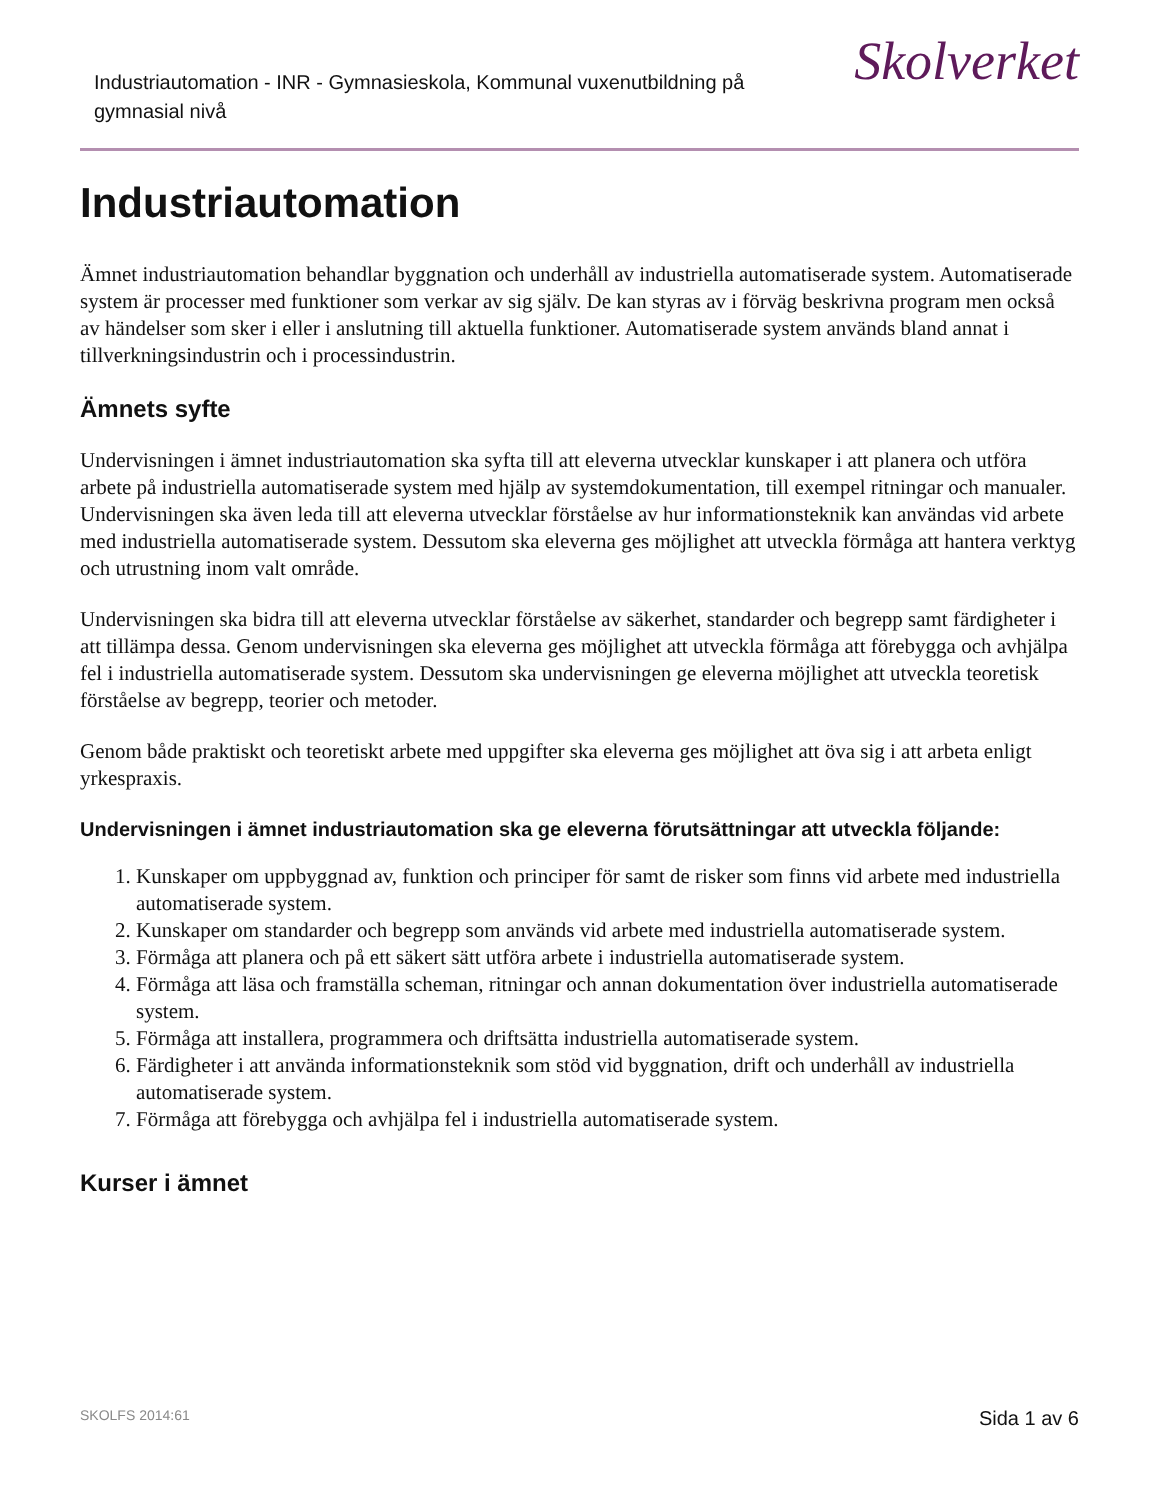Industriautomation - INR - Gymnasieskola, Kommunal vuxenutbildning på gymnasial nivå
Skolverket
Industriautomation
Ämnet industriautomation behandlar byggnation och underhåll av industriella automatiserade system. Automatiserade system är processer med funktioner som verkar av sig själv. De kan styras av i förväg beskrivna program men också av händelser som sker i eller i anslutning till aktuella funktioner. Automatiserade system används bland annat i tillverkningsindustrin och i processindustrin.
Ämnets syfte
Undervisningen i ämnet industriautomation ska syfta till att eleverna utvecklar kunskaper i att planera och utföra arbete på industriella automatiserade system med hjälp av systemdokumentation, till exempel ritningar och manualer. Undervisningen ska även leda till att eleverna utvecklar förståelse av hur informationsteknik kan användas vid arbete med industriella automatiserade system. Dessutom ska eleverna ges möjlighet att utveckla förmåga att hantera verktyg och utrustning inom valt område.
Undervisningen ska bidra till att eleverna utvecklar förståelse av säkerhet, standarder och begrepp samt färdigheter i att tillämpa dessa. Genom undervisningen ska eleverna ges möjlighet att utveckla förmåga att förebygga och avhjälpa fel i industriella automatiserade system. Dessutom ska undervisningen ge eleverna möjlighet att utveckla teoretisk förståelse av begrepp, teorier och metoder.
Genom både praktiskt och teoretiskt arbete med uppgifter ska eleverna ges möjlighet att öva sig i att arbeta enligt yrkespraxis.
Undervisningen i ämnet industriautomation ska ge eleverna förutsättningar att utveckla följande:
1. Kunskaper om uppbyggnad av, funktion och principer för samt de risker som finns vid arbete med industriella automatiserade system.
2. Kunskaper om standarder och begrepp som används vid arbete med industriella automatiserade system.
3. Förmåga att planera och på ett säkert sätt utföra arbete i industriella automatiserade system.
4. Förmåga att läsa och framställa scheman, ritningar och annan dokumentation över industriella automatiserade system.
5. Förmåga att installera, programmera och driftsätta industriella automatiserade system.
6. Färdigheter i att använda informationsteknik som stöd vid byggnation, drift och underhåll av industriella automatiserade system.
7. Förmåga att förebygga och avhjälpa fel i industriella automatiserade system.
Kurser i ämnet
SKOLFS 2014:61 Sida 1 av 6